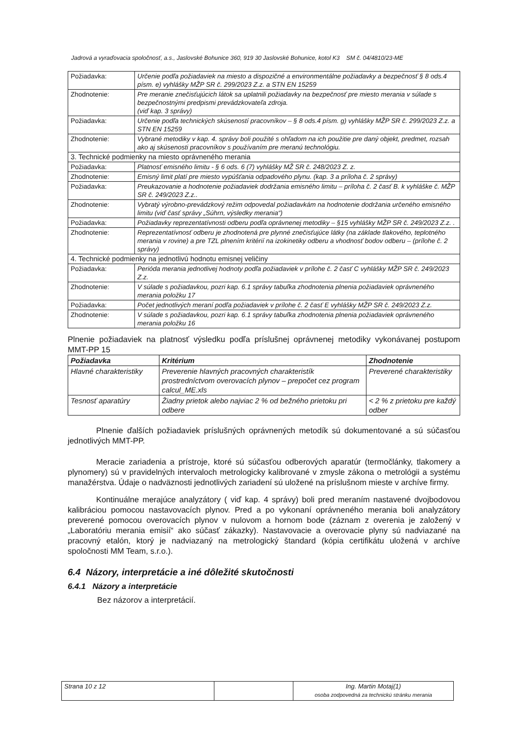Jadrová a vyraďovacia spoločnosť, a.s., Jaslovské Bohunice 360, 919 30 Jaslovské Bohunice, kotol K3 SM č. 04/4810/23-ME
| Požiadavka: | Určenie podľa požiadaviek na miesto a dispozičné a environmentálne požiadavky a bezpečnosť § 8 ods.4 písm. e) vyhlášky MŽP SR č. 299/2023 Z.z. a STN EN 15259 |
| Zhodnotenie: | Pre meranie znečisťujúcich látok sa uplatnili požiadavky na bezpečnosť pre miesto merania v súlade s bezpečnostnými predpismi prevádzkovateľa zdroja. (viď kap. 3 správy) |
| Požiadavka: | Určenie podľa technických skúseností pracovníkov – § 8 ods.4 písm. g) vyhlášky MŽP SR č. 299/2023 Z.z. a STN EN 15259 |
| Zhodnotenie: | Vybrané metodiky v kap. 4. správy boli použité s ohľadom na ich použitie pre daný objekt, predmet, rozsah ako aj skúsenosti pracovníkov s používaním pre meranú technológiu. |
| 3. Technické podmienky na miesto oprávneného merania | |
| Požiadavka: | Platnosť emisného limitu - § 6 ods. 6 (7) vyhlášky MŽ SR č. 248/2023 Z. z. |
| Zhodnotenie: | Emisný limit platí pre miesto vypúšťania odpadového plynu. (kap. 3 a príloha č. 2 správy) |
| Požiadavka: | Preukazovanie a hodnotenie požiadaviek dodržania emisného limitu – príloha č. 2 časť B. k vyhláške č. MŽP SR č. 249/2023 Z.z.. |
| Zhodnotenie: | Vybratý výrobno-prevádzkový režim odpovedal požiadavkám na hodnotenie dodržania určeného emisného limitu (viď časť správy „Súhrn, výsledky merania“) |
| Požiadavka: | Požiadavky reprezentatívnosti odberu podľa oprávnenej metodiky – §15 vyhlášky MŽP SR č. 249/2023 Z.z. . |
| Zhodnotenie: | Reprezentatívnosť odberu je zhodnotená pre plynné znečisťujúce látky (na základe tlakového, teplotného merania v rovine) a pre TZL plnením kritérií na izokinetiky odberu a vhodnosť bodov odberu – (prílohe č. 2 správy) |
| 4. Technické podmienky na jednotlivú hodnotu emisnej veličiny | |
| Požiadavka: | Perióda merania jednotlivej hodnoty podľa požiadaviek v prílohe č. 2 časť C vyhlášky MŽP SR č. 249/2023 Z.z. |
| Zhodnotenie: | V súlade s požiadavkou, pozri kap. 6.1 správy tabuľka zhodnotenia plnenia požiadaviek oprávneného merania položku 17 |
| Požiadavka: | Počet jednotlivých meraní podľa požiadaviek v prílohe č. 2 časť E vyhlášky MŽP SR č. 249/2023 Z.z. |
| Zhodnotenie: | V súlade s požiadavkou, pozri kap. 6.1 správy tabuľka zhodnotenia plnenia požiadaviek oprávneného merania položku 16 |
Plnenie požiadaviek na platnosť výsledku podľa príslušnej oprávnenej metodiky vykonávanej postupom MMT-PP 15
| Požiadavka | Kritérium | Zhodnotenie |
| --- | --- | --- |
| Hlavné charakteristiky | Preverenie hlavných pracovných charakteristík prostredníctvom overovacích plynov – prepočet cez program calcul_ME.xls | Preverené charakteristiky |
| Tesnosť aparatúry | Žiadny prietok alebo najviac 2 % od bežného prietoku pri odbere | < 2 % z prietoku pre každý odber |
Plnenie ďalších požiadaviek príslušných oprávnených metodík sú dokumentované a sú súčasťou jednotlivých MMT-PP.
Meracie zariadenia a prístroje, ktoré sú súčasťou odberových aparatúr (termočlánky, tlakomery a plynomery) sú v pravidelných intervaloch metrologicky kalibrované v zmysle zákona o metrológii a systému manažérstva. Údaje o nadväznosti jednotlivých zariadení sú uložené na príslušnom mieste v archíve firmy.
Kontinuálne merajúce analyzátory ( viď kap. 4 správy) boli pred meraním nastavené dvojbodovou kalibráciou pomocou nastavovacích plynov. Pred a po vykonaní oprávneného merania boli analyzátory preverené pomocou overovacích plynov v nulovom a hornom bode (záznam z overenia je založený v „Laboratóriu merania emisií“ ako súčasť zákazky). Nastavovacie a overovacie plyny sú nadviazané na pracovný etalón, ktorý je nadviazaný na metrologický štandard (kópia certifikátu uložená v archíve spoločnosti MM Team, s.r.o.).
6.4 Názory, interpretácie a iné dôležité skutočnosti
6.4.1 Názory a interpretácie
Bez názorov a interpretácií.
| Strana 10 z 12 | | Ing. Martin Motaj(1) osoba zodpovedná za technickú stránku merania |